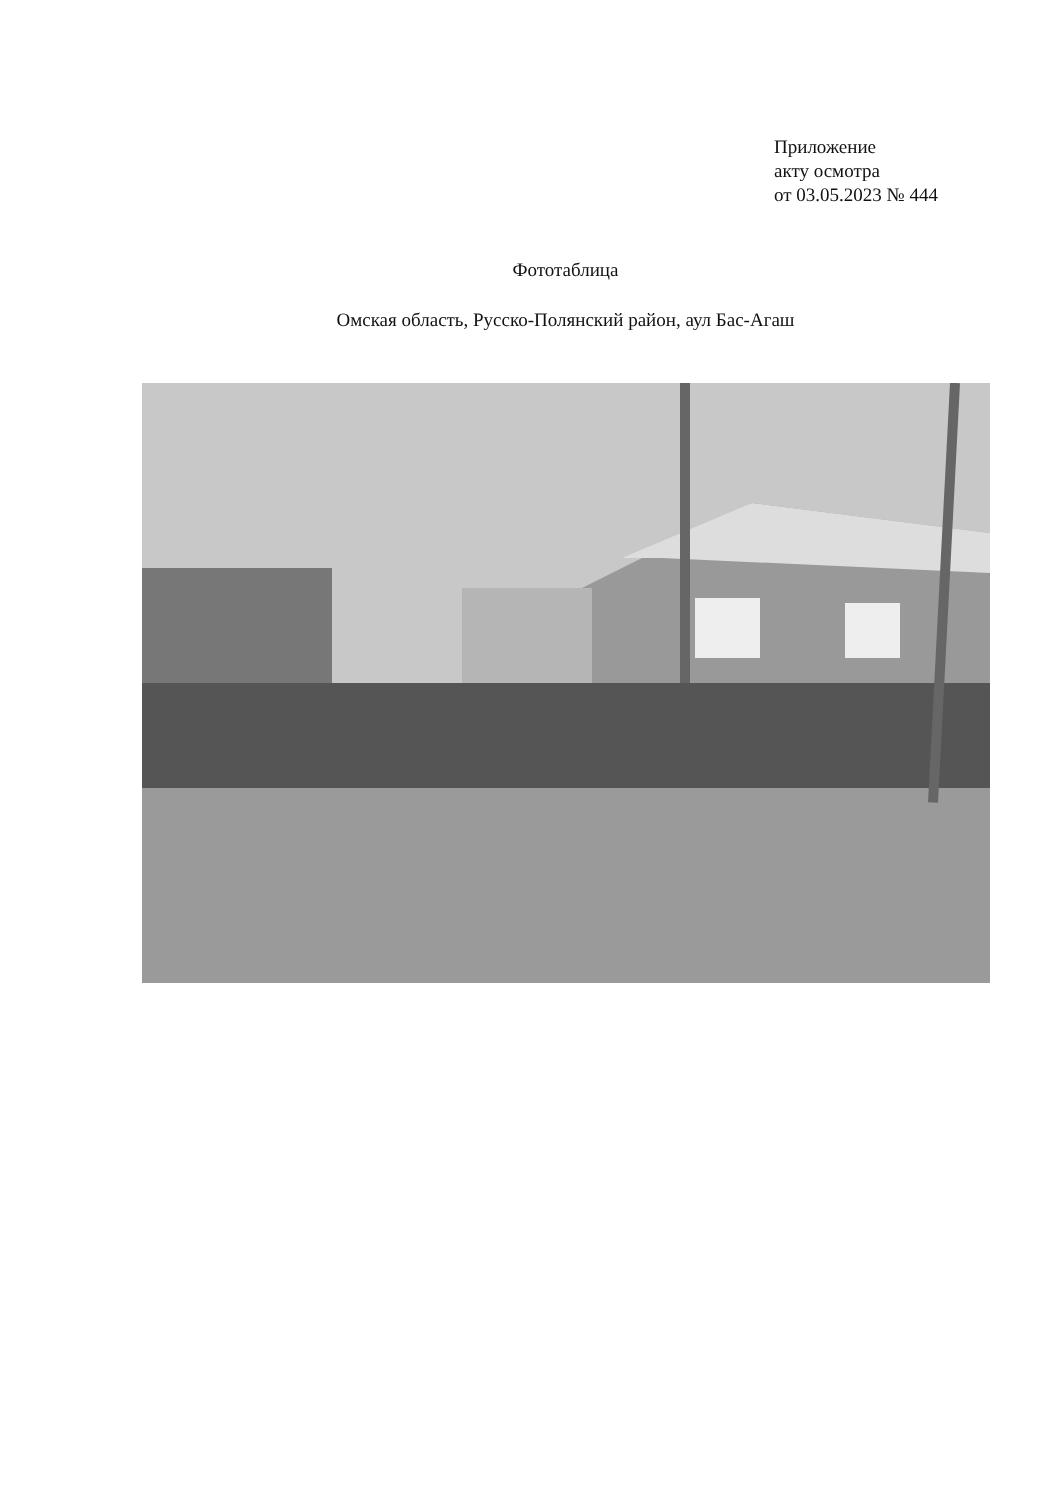Приложение
акту осмотра
от 03.05.2023 № 444
Фототаблица
Омская область, Русско-Полянский район, аул Бас-Агаш